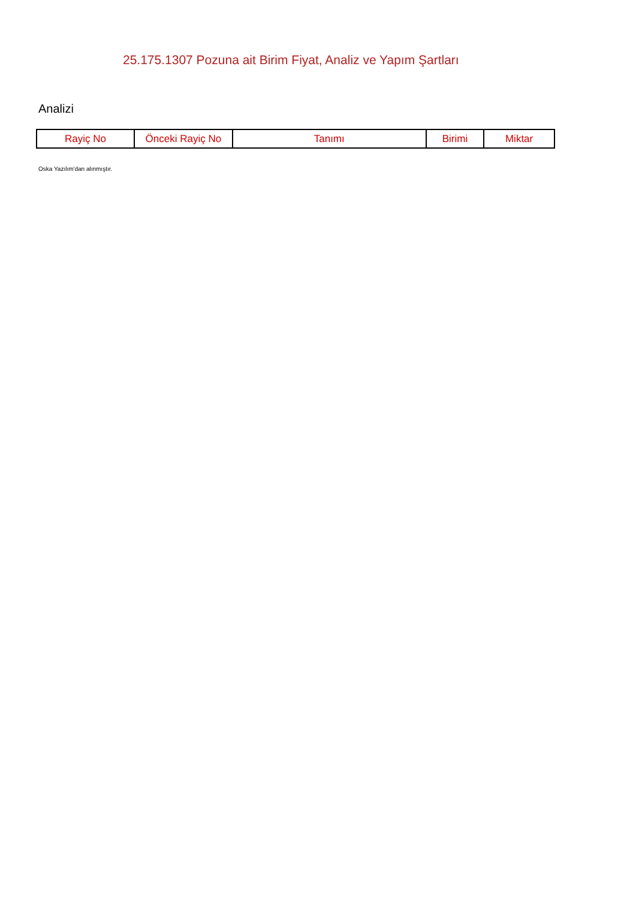25.175.1307 Pozuna ait Birim Fiyat, Analiz ve Yapım Şartları
Analizi
| Rayiç No | Önceki Rayiç No | Tanımı | Birimi | Miktar |
| --- | --- | --- | --- | --- |
Oska Yazılım'dan alınmıştır.